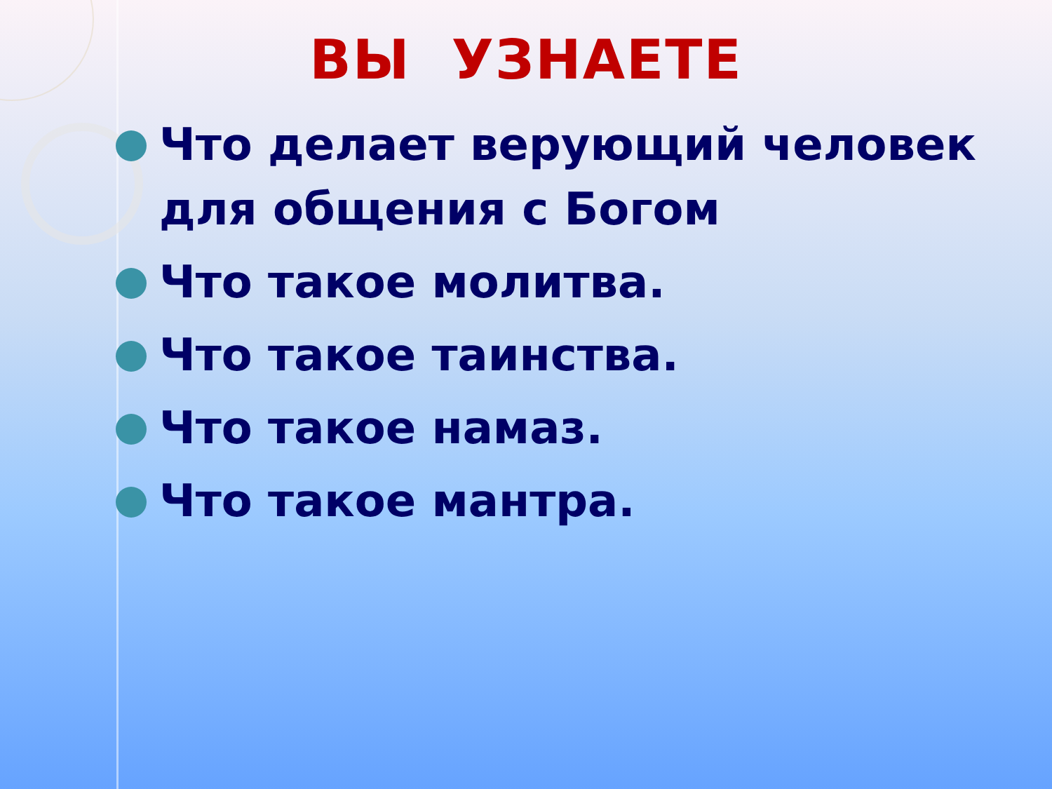ВЫ УЗНАЕТЕ
Что делает верующий человек для общения с Богом
Что такое молитва.
Что такое таинства.
Что такое намаз.
Что такое мантра.